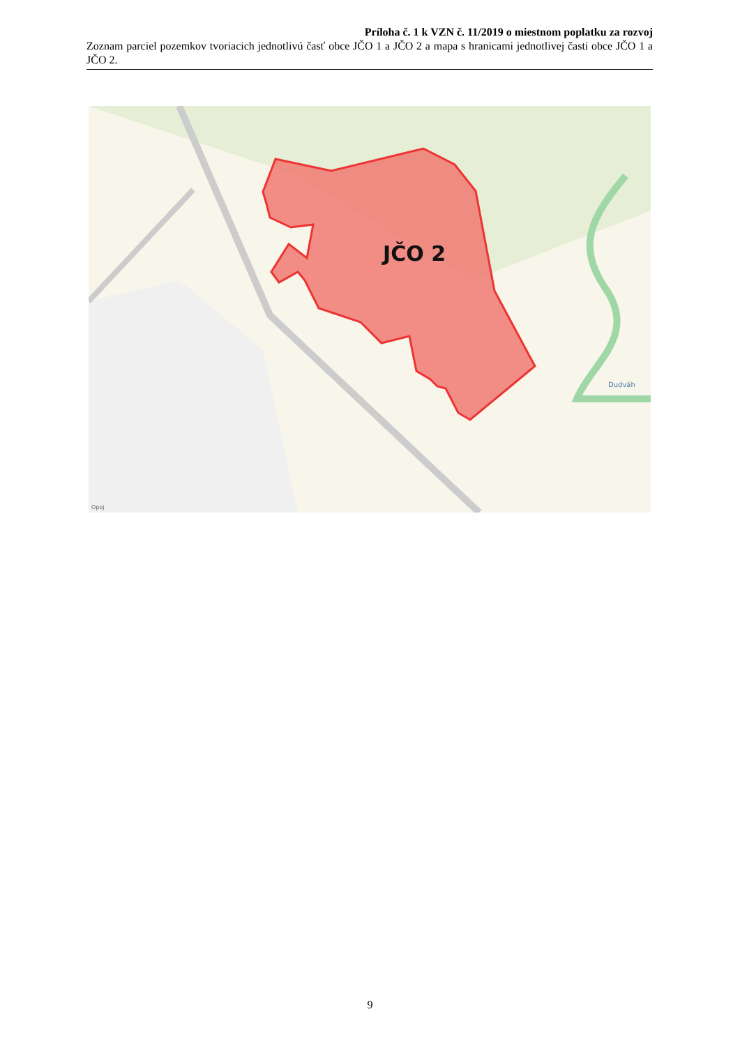Príloha č. 1 k VZN č. 11/2019 o miestnom poplatku za rozvoj
Zoznam parciel pozemkov tvoriacich jednotlivú časť obce JČO 1 a JČO 2 a mapa s hranicami jednotlivej časti obce JČO 1 a JČO 2.
JČO 2
Dudváh
Opoj
9